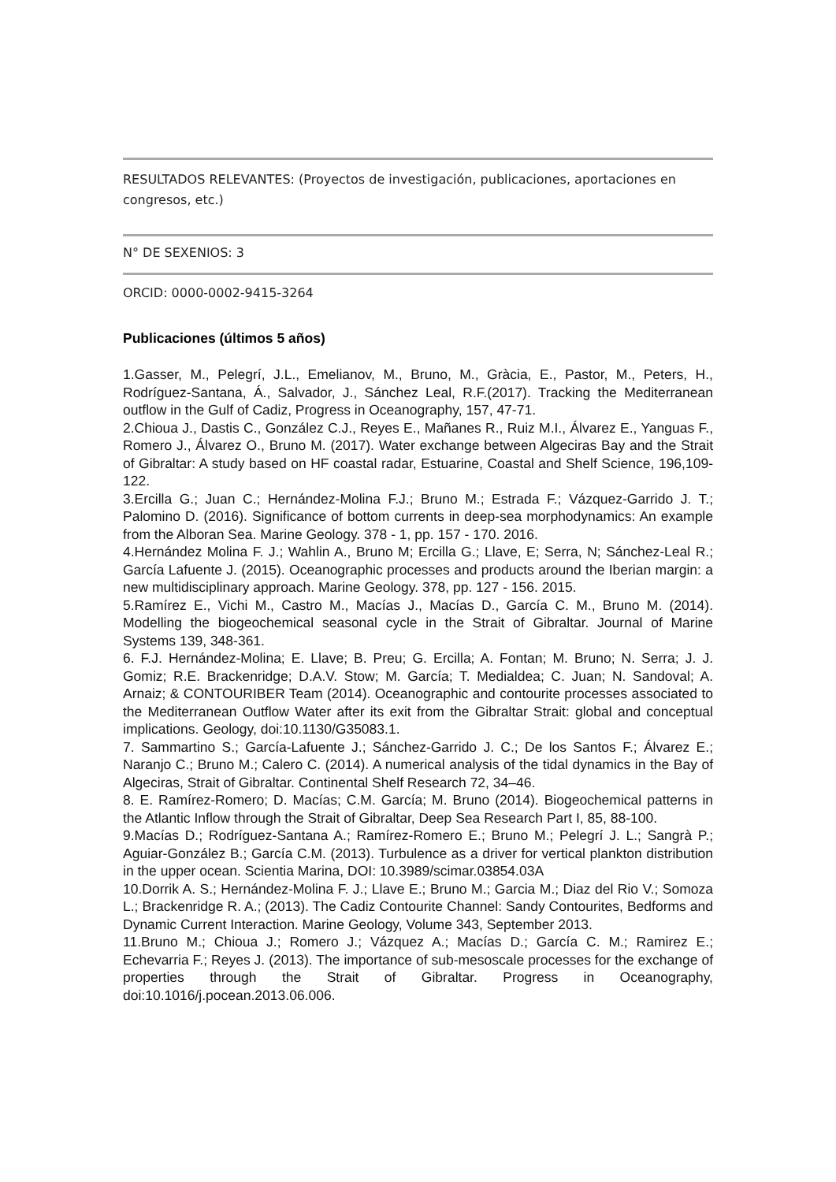RESULTADOS RELEVANTES: (Proyectos de investigación, publicaciones, aportaciones en congresos, etc.)
N° DE SEXENIOS: 3
ORCID: 0000-0002-9415-3264
Publicaciones (últimos 5 años)
1.Gasser, M., Pelegrí, J.L., Emelianov, M., Bruno, M., Gràcia, E., Pastor, M., Peters, H., Rodríguez-Santana, Á., Salvador, J., Sánchez Leal, R.F.(2017). Tracking the Mediterranean outflow in the Gulf of Cadiz, Progress in Oceanography, 157, 47-71.
2.Chioua J., Dastis C., González C.J., Reyes E., Mañanes R., Ruiz M.I., Álvarez E., Yanguas F., Romero J., Álvarez O., Bruno M. (2017). Water exchange between Algeciras Bay and the Strait of Gibraltar: A study based on HF coastal radar, Estuarine, Coastal and Shelf Science, 196,109-122.
3.Ercilla G.; Juan C.; Hernández-Molina F.J.; Bruno M.; Estrada F.; Vázquez-Garrido J. T.; Palomino D. (2016). Significance of bottom currents in deep-sea morphodynamics: An example from the Alboran Sea. Marine Geology. 378 - 1, pp. 157 - 170. 2016.
4.Hernández Molina F. J.; Wahlin A., Bruno M; Ercilla G.; Llave, E; Serra, N; Sánchez-Leal R.; García Lafuente J. (2015). Oceanographic processes and products around the Iberian margin: a new multidisciplinary approach. Marine Geology. 378, pp. 127 - 156. 2015.
5.Ramírez E., Vichi M., Castro M., Macías J., Macías D., García C. M., Bruno M. (2014). Modelling the biogeochemical seasonal cycle in the Strait of Gibraltar. Journal of Marine Systems 139, 348-361.
6. F.J. Hernández-Molina; E. Llave; B. Preu; G. Ercilla; A. Fontan; M. Bruno; N. Serra; J. J. Gomiz; R.E. Brackenridge; D.A.V. Stow; M. García; T. Medialdea; C. Juan; N. Sandoval; A. Arnaiz; & CONTOURIBER Team (2014). Oceanographic and contourite processes associated to the Mediterranean Outflow Water after its exit from the Gibraltar Strait: global and conceptual implications. Geology, doi:10.1130/G35083.1.
7. Sammartino S.; García-Lafuente J.; Sánchez-Garrido J. C.; De los Santos F.; Álvarez E.; Naranjo C.; Bruno M.; Calero C. (2014). A numerical analysis of the tidal dynamics in the Bay of Algeciras, Strait of Gibraltar. Continental Shelf Research 72, 34–46.
8. E. Ramírez-Romero; D. Macías; C.M. García; M. Bruno (2014). Biogeochemical patterns in the Atlantic Inflow through the Strait of Gibraltar, Deep Sea Research Part I, 85, 88-100.
9.Macías D.; Rodríguez-Santana A.; Ramírez-Romero E.; Bruno M.; Pelegrí J. L.; Sangrà P.; Aguiar-González B.; García C.M. (2013). Turbulence as a driver for vertical plankton distribution in the upper ocean. Scientia Marina, DOI: 10.3989/scimar.03854.03A
10.Dorrik A. S.; Hernández-Molina F. J.; Llave E.; Bruno M.; Garcia M.; Diaz del Rio V.; Somoza L.; Brackenridge R. A.; (2013). The Cadiz Contourite Channel: Sandy Contourites, Bedforms and Dynamic Current Interaction. Marine Geology, Volume 343, September 2013.
11.Bruno M.; Chioua J.; Romero J.; Vázquez A.; Macías D.; García C. M.; Ramirez E.; Echevarria F.; Reyes J. (2013). The importance of sub-mesoscale processes for the exchange of properties through the Strait of Gibraltar. Progress in Oceanography, doi:10.1016/j.pocean.2013.06.006.